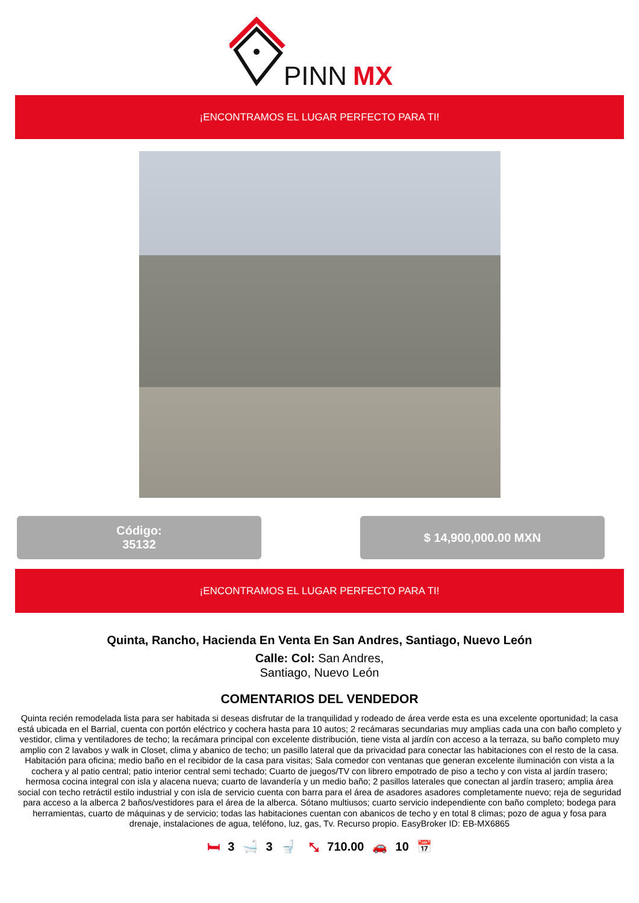PINN
MX
¡ENCONTRAMOS EL LUGAR PERFECTO PARA TI!
Código:
35132
$ 14,900,000.00 MXN
¡ENCONTRAMOS EL LUGAR PERFECTO PARA TI!
Quinta, Rancho, Hacienda En Venta En San Andres, Santiago, Nuevo León
Calle: Col: San Andres,
Santiago, Nuevo León
COMENTARIOS DEL VENDEDOR
Quinta recién remodelada lista para ser habitada si deseas disfrutar de la tranquilidad y rodeado de área verde esta es una excelente oportunidad; la casa está ubicada en el Barrial, cuenta con portón eléctrico y cochera hasta para 10 autos; 2 recámaras secundarias muy amplias cada una con baño completo y vestidor, clima y ventiladores de techo; la recámara principal con excelente distribución, tiene vista al jardín con acceso a la terraza, su baño completo muy amplio con 2 lavabos y walk in Closet, clima y abanico de techo; un pasillo lateral que da privacidad para conectar las habitaciones con el resto de la casa. Habitación para oficina; medio baño en el recibidor de la casa para visitas; Sala comedor con ventanas que generan excelente iluminación con vista a la cochera y al patio central; patio interior central semi techado; Cuarto de juegos/TV con librero empotrado de piso a techo y con vista al jardín trasero; hermosa cocina integral con isla y alacena nueva; cuarto de lavandería y un medio baño; 2 pasillos laterales que conectan al jardín trasero; amplia área social con techo retráctil estilo industrial y con isla de servicio cuenta con barra para el área de asadores asadores completamente nuevo; reja de seguridad para acceso a la alberca 2 baños/vestidores para el área de la alberca. Sótano multiusos; cuarto servicio independiente con baño completo; bodega para herramientas, cuarto de máquinas y de servicio; todas las habitaciones cuentan con abanicos de techo y en total 8 climas; pozo de agua y fosa para drenaje, instalaciones de agua, teléfono, luz, gas, Tv. Recurso propio. EasyBroker ID: EB-MX6865
🛏 3 🛁 3 🚽 ⤡ 710.00 🚗 10 📅